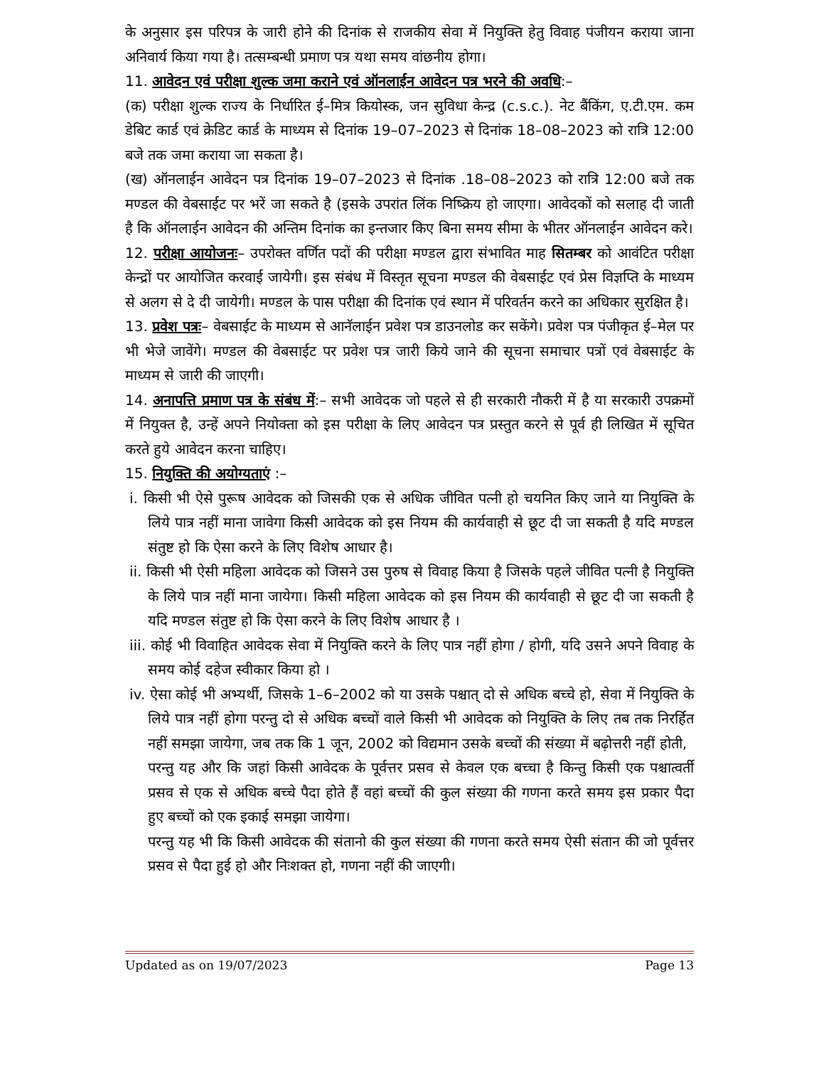के अनुसार इस परिपत्र के जारी होने की दिनांक से राजकीय सेवा में नियुक्ति हेतु विवाह पंजीयन कराया जाना अनिवार्य किया गया है। तत्सम्बन्धी प्रमाण पत्र यथा समय वांछनीय होगा।
11. आवेदन एवं परीक्षा शुल्क जमा कराने एवं ऑनलाईन आवेदन पत्र भरने की अवधि:–
(क) परीक्षा शुल्क राज्य के निर्धारित ई–मित्र कियोस्क, जन सुविधा केन्द्र (c.s.c.). नेट बैंकिंग, ए.टी.एम. कम डेबिट कार्ड एवं क्रेडिट कार्ड के माध्यम से दिनांक 19–07–2023 से दिनांक 18–08–2023 को रात्रि 12:00 बजे तक जमा कराया जा सकता है।
(ख) ऑनलाईन आवेदन पत्र दिनांक 19–07–2023 से दिनांक .18–08–2023 को रात्रि 12:00 बजे तक मण्डल की वेबसाईट पर भरें जा सकते है (इसके उपरांत लिंक निष्क्रिय हो जाएगा। आवेदकों को सलाह दी जाती है कि ऑनलाईन आवेदन की अन्तिम दिनांक का इन्तजार किए बिना समय सीमा के भीतर ऑनलाईन आवेदन करे।
12. परीक्षा आयोजनः– उपरोक्त वर्णित पदों की परीक्षा मण्डल द्वारा संभावित माह सितम्बर को आवंटित परीक्षा केन्द्रों पर आयोजित करवाई जायेगी। इस संबंध में विस्तृत सूचना मण्डल की वेबसाईट एवं प्रेस विज्ञप्ति के माध्यम से अलग से दे दी जायेगी। मण्डल के पास परीक्षा की दिनांक एवं स्थान में परिवर्तन करने का अधिकार सुरक्षित है।
13. प्रवेश पत्रः– वेबसाईट के माध्यम से आनॅलाईन प्रवेश पत्र डाउनलोड कर सकेंगे। प्रवेश पत्र पंजीकृत ई–मेल पर भी भेजे जावेंगे। मण्डल की वेबसाईट पर प्रवेश पत्र जारी किये जाने की सूचना समाचार पत्रों एवं वेबसाईट के माध्यम से जारी की जाएगी।
14. अनापत्ति प्रमाण पत्र के संबंध में:– सभी आवेदक जो पहले से ही सरकारी नौकरी में है या सरकारी उपक्रमों में नियुक्त है, उन्हें अपने नियोक्ता को इस परीक्षा के लिए आवेदन पत्र प्रस्तुत करने से पूर्व ही लिखित में सूचित करते हुये आवेदन करना चाहिए।
15. नियुक्ति की अयोग्यताएं :–
i. किसी भी ऐसे पुरूष आवेदक को जिसकी एक से अधिक जीवित पत्नी हो चयनित किए जाने या नियुक्ति के लिये पात्र नहीं माना जावेगा किसी आवेदक को इस नियम की कार्यवाही से छूट दी जा सकती है यदि मण्डल संतुष्ट हो कि ऐसा करने के लिए विशेष आधार है।
ii. किसी भी ऐसी महिला आवेदक को जिसने उस पुरुष से विवाह किया है जिसके पहले जीवित पत्नी है नियुक्ति के लिये पात्र नहीं माना जायेगा। किसी महिला आवेदक को इस नियम की कार्यवाही से छूट दी जा सकती है यदि मण्डल संतुष्ट हो कि ऐसा करने के लिए विशेष आधार है ।
iii. कोई भी विवाहित आवेदक सेवा में नियुक्ति करने के लिए पात्र नहीं होगा / होगी, यदि उसने अपने विवाह के समय कोई दहेज स्वीकार किया हो ।
iv. ऐसा कोई भी अभ्यर्थी, जिसके 1–6–2002 को या उसके पश्चात् दो से अधिक बच्चे हो, सेवा में नियुक्ति के लिये पात्र नहीं होगा परन्तु दो से अधिक बच्चों वाले किसी भी आवेदक को नियुक्ति के लिए तब तक निरर्हित नहीं समझा जायेगा, जब तक कि 1 जून, 2002 को विद्यमान उसके बच्चों की संख्या में बढ़ोत्तरी नहीं होती,
परन्तु यह और कि जहां किसी आवेदक के पूर्वत्तर प्रसव से केवल एक बच्चा है किन्तु किसी एक पश्चात्वर्ती प्रसव से एक से अधिक बच्चे पैदा होते हैं वहां बच्चों की कुल संख्या की गणना करते समय इस प्रकार पैदा हुए बच्चों को एक इकाई समझा जायेगा।
परन्तु यह भी कि किसी आवेदक की संतानो की कुल संख्या की गणना करते समय ऐसी संतान की जो पूर्वत्तर प्रसव से पैदा हुई हो और निःशक्त हो, गणना नहीं की जाएगी।
Updated as on 19/07/2023 Page 13